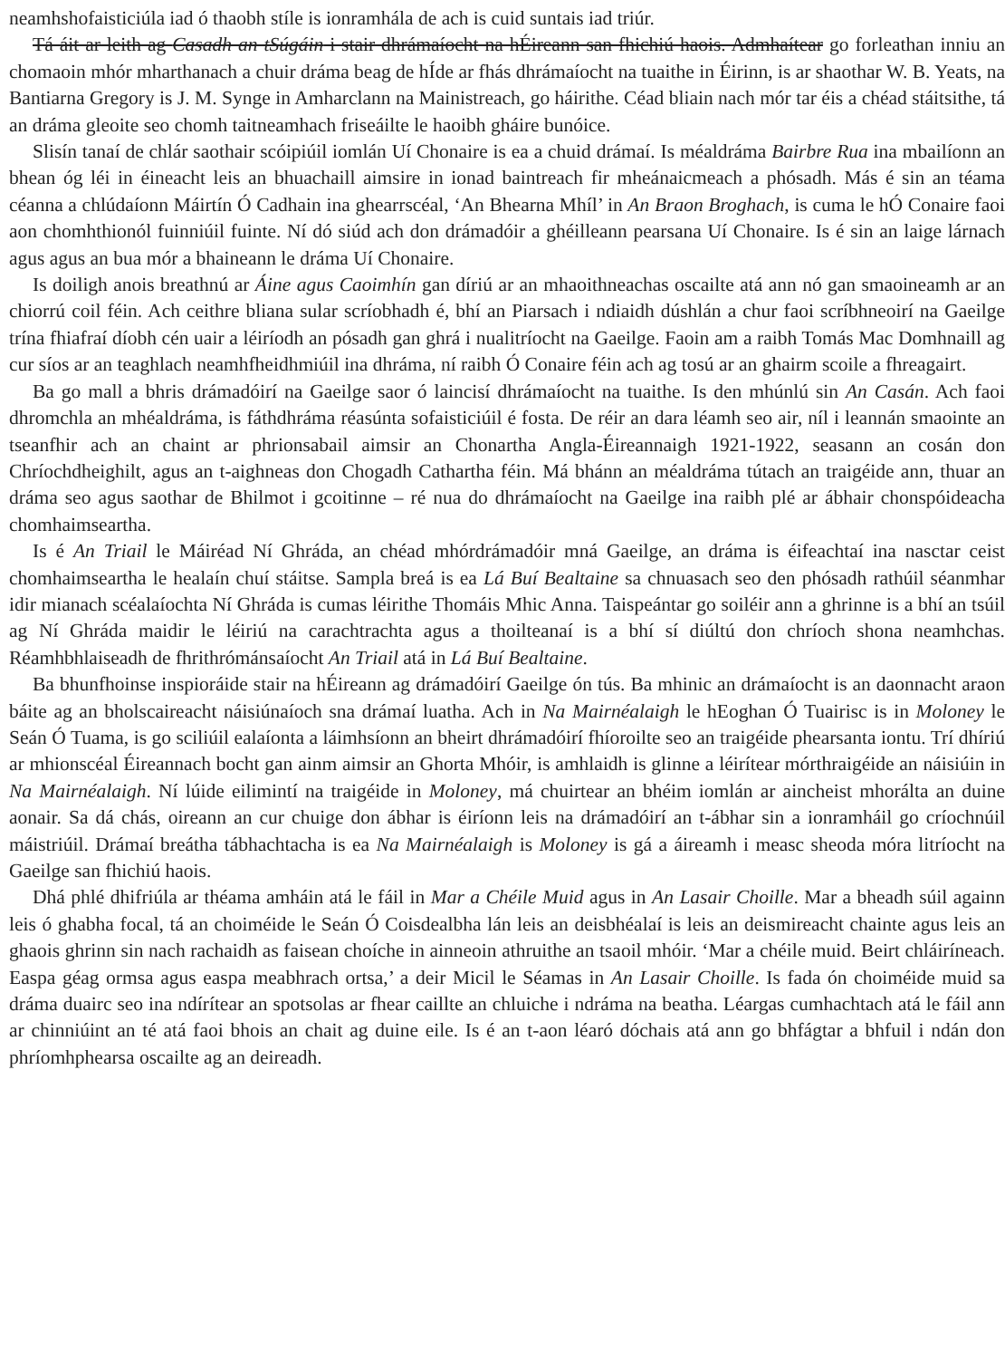neamhshofaisticiúla iad ó thaobh stíle is ionramhála de ach is cuid suntais iad triúr.
Tá áit ar leith ag Casadh an tSúgáin i stair dhrámaíocht na hÉireann san fhichiú haois. Admhaítear go forleathan inniu an chomaoin mhór mharthanach a chuir dráma beag de hÍde ar fhás dhrámaíocht na tuaithe in Éirinn, is ar shaothar W. B. Yeats, na Bantiarna Gregory is J. M. Synge in Amharclann na Mainistreach, go háirithe. Céad bliain nach mór tar éis a chéad stáitsithe, tá an dráma gleoite seo chomh taitneamhach friseáilte le haoibh gháire bunóice.
Slisín tanaí de chlár saothair scóipiúil iomlán Uí Chonaire is ea a chuid drámaí. Is méaldráma Bairbre Rua ina mbailíonn an bhean óg léi in éineacht leis an bhuachaill aimsire in ionad baintreach fir mheánaicmeach a phósadh. Más é sin an téama céanna a chlúdaíonn Máirtín Ó Cadhain ina ghearrscéal, ‘An Bhearna Mhíl’ in An Braon Broghach, is cuma le hÓ Conaire faoi aon chomhthionól fuinniúil fuinte. Ní dó siúd ach don drámadóir a ghéilleann pearsana Uí Chonaire. Is é sin an laige lárnach agus agus an bua mór a bhaineann le dráma Uí Chonaire.
Is doiligh anois breathnú ar Áine agus Caoimhín gan díriú ar an mhaoithneachas oscailte atá ann nó gan smaoineamh ar an chiorrú coil féin. Ach ceithre bliana sular scríobhadh é, bhí an Piarsach i ndiaidh dúshlán a chur faoi scríbhneoirí na Gaeilge trína fhiafraí díobh cén uair a léiríodh an pósadh gan ghrá i nualitríocht na Gaeilge. Faoin am a raibh Tomás Mac Domhnaill ag cur síos ar an teaghlach neamhfheidhmiúil ina dhráma, ní raibh Ó Conaire féin ach ag tosú ar an ghairm scoile a fhreagairt.
Ba go mall a bhris drámadóirí na Gaeilge saor ó laincisí dhrámaíocht na tuaithe. Is den mhúnlú sin An Casán. Ach faoi dhromchla an mhéaldráma, is fáthdhráma réasúnta sofaisticiúil é fosta. De réir an dara léamh seo air, níl i leannán smaointe an tseanfhir ach an chaint ar phrionsabail aimsir an Chonartha Angla-Éireannaigh 1921-1922, seasann an cosán don Chríochdheighilt, agus an t-aighneas don Chogadh Cathartha féin. Má bhánn an méaldráma tútach an traigéide ann, thuar an dráma seo agus saothar de Bhilmot i gcoitinne – ré nua do dhrámaíocht na Gaeilge ina raibh plé ar ábhair chonspóideacha chomhaimseartha.
Is é An Triail le Máiréad Ní Ghráda, an chéad mhórdrámadóir mná Gaeilge, an dráma is éifeachtaí ina nasctar ceist chomhaimseartha le healaín chuí stáitse. Sampla breá is ea Lá Buí Bealtaine sa chnuasach seo den phósadh rathúil séanmhar idir mianach scéalaíochta Ní Ghráda is cumas léirithe Thomáis Mhic Anna. Taispeántar go soiléir ann a ghrinne is a bhí an tsúil ag Ní Ghráda maidir le léiriú na carachtrachta agus a thoilteanaí is a bhí sí diúltú don chríoch shona neamhchas. Réamhbhlaiseadh de fhrithrómánsaíocht An Triail atá in Lá Buí Bealtaine.
Ba bhunfhoinse inspioráide stair na hÉireann ag drámadóirí Gaeilge ón tús. Ba mhinic an drámaíocht is an daonnacht araon báite ag an bholscaireacht náisiúnaíoch sna drámaí luatha. Ach in Na Mairnéalaigh le hEoghan Ó Tuairisc is in Moloney le Seán Ó Tuama, is go sciliúil ealaíonta a láimhsíonn an bheirt dhrámadóirí fhíoroilte seo an traigéide phearsanta iontu. Trí dhíriú ar mhionscéal Éireannach bocht gan ainm aimsir an Ghorta Mhóir, is amhlaidh is glinne a léirítear mórthraigéide an náisiúin in Na Mairnéalaigh. Ní lúide eilimintí na traigéide in Moloney, má chuirtear an bhéim iomlán ar aincheist mhorálta an duine aonair. Sa dá chás, oireann an cur chuige don ábhar is éiríonn leis na drámadóirí an t-ábhar sin a ionramháil go críochnúil máistriúil. Drámaí breátha tábhachtacha is ea Na Mairnéalaigh is Moloney is gá a áireamh i measc sheoda móra litríocht na Gaeilge san fhichiú haois.
Dhá phlé dhifriúla ar théama amháin atá le fáil in Mar a Chéile Muid agus in An Lasair Choille. Mar a bheadh súil againn leis ó ghabha focal, tá an choiméide le Seán Ó Coisdealbha lán leis an deisbhéalaí is leis an deismireacht chainte agus leis an ghaois ghrinn sin nach rachaidh as faisean choíche in ainneoin athruithe an tsaoil mhóir. ‘Mar a chéile muid. Beirt chláiríneach. Easpa géag ormsa agus easpa meabhrach ortsa,’ a deir Micil le Séamas in An Lasair Choille. Is fada ón choiméide muid sa dráma duairc seo ina ndírítear an spotsolas ar fhear caillte an chluiche i ndráma na beatha. Léargas cumhachtach atá le fáil ann ar chinniúint an té atá faoi bhois an chait ag duine eile. Is é an t-aon léaró dóchais atá ann go bhfágtar a bhfuil i ndán don phríomhphearsa oscailte ag an deireadh.